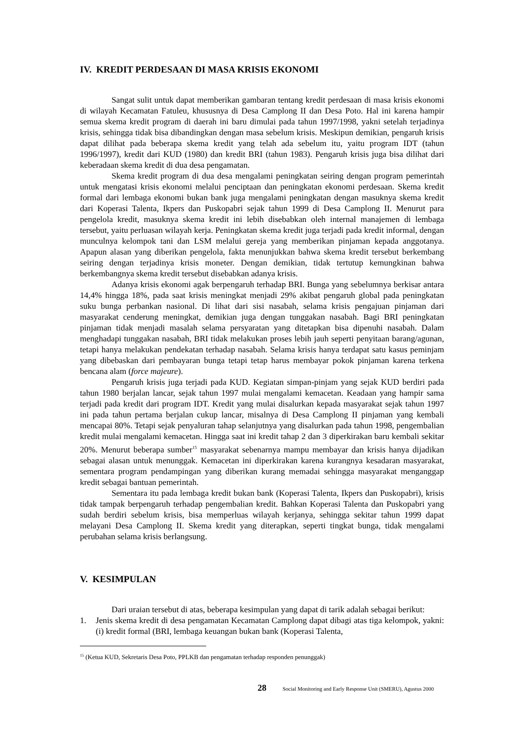IV. KREDIT PERDESAAN DI MASA KRISIS EKONOMI
Sangat sulit untuk dapat memberikan gambaran tentang kredit perdesaan di masa krisis ekonomi di wilayah Kecamatan Fatuleu, khususnya di Desa Camplong II dan Desa Poto. Hal ini karena hampir semua skema kredit program di daerah ini baru dimulai pada tahun 1997/1998, yakni setelah terjadinya krisis, sehingga tidak bisa dibandingkan dengan masa sebelum krisis. Meskipun demikian, pengaruh krisis dapat dilihat pada beberapa skema kredit yang telah ada sebelum itu, yaitu program IDT (tahun 1996/1997), kredit dari KUD (1980) dan kredit BRI (tahun 1983). Pengaruh krisis juga bisa dilihat dari keberadaan skema kredit di dua desa pengamatan.
Skema kredit program di dua desa mengalami peningkatan seiring dengan program pemerintah untuk mengatasi krisis ekonomi melalui penciptaan dan peningkatan ekonomi perdesaan. Skema kredit formal dari lembaga ekonomi bukan bank juga mengalami peningkatan dengan masuknya skema kredit dari Koperasi Talenta, Ikpers dan Puskopabri sejak tahun 1999 di Desa Camplong II. Menurut para pengelola kredit, masuknya skema kredit ini lebih disebabkan oleh internal manajemen di lembaga tersebut, yaitu perluasan wilayah kerja. Peningkatan skema kredit juga terjadi pada kredit informal, dengan munculnya kelompok tani dan LSM melalui gereja yang memberikan pinjaman kepada anggotanya. Apapun alasan yang diberikan pengelola, fakta menunjukkan bahwa skema kredit tersebut berkembang seiring dengan terjadinya krisis moneter. Dengan demikian, tidak tertutup kemungkinan bahwa berkembangnya skema kredit tersebut disebabkan adanya krisis.
Adanya krisis ekonomi agak berpengaruh terhadap BRI. Bunga yang sebelumnya berkisar antara 14,4% hingga 18%, pada saat krisis meningkat menjadi 29% akibat pengaruh global pada peningkatan suku bunga perbankan nasional. Di lihat dari sisi nasabah, selama krisis pengajuan pinjaman dari masyarakat cenderung meningkat, demikian juga dengan tunggakan nasabah. Bagi BRI peningkatan pinjaman tidak menjadi masalah selama persyaratan yang ditetapkan bisa dipenuhi nasabah. Dalam menghadapi tunggakan nasabah, BRI tidak melakukan proses lebih jauh seperti penyitaan barang/agunan, tetapi hanya melakukan pendekatan terhadap nasabah. Selama krisis hanya terdapat satu kasus peminjam yang dibebaskan dari pembayaran bunga tetapi tetap harus membayar pokok pinjaman karena terkena bencana alam (force majeure).
Pengaruh krisis juga terjadi pada KUD. Kegiatan simpan-pinjam yang sejak KUD berdiri pada tahun 1980 berjalan lancar, sejak tahun 1997 mulai mengalami kemacetan. Keadaan yang hampir sama terjadi pada kredit dari program IDT. Kredit yang mulai disalurkan kepada masyarakat sejak tahun 1997 ini pada tahun pertama berjalan cukup lancar, misalnya di Desa Camplong II pinjaman yang kembali mencapai 80%. Tetapi sejak penyaluran tahap selanjutnya yang disalurkan pada tahun 1998, pengembalian kredit mulai mengalami kemacetan. Hingga saat ini kredit tahap 2 dan 3 diperkirakan baru kembali sekitar 20%. Menurut beberapa sumber<sup>15</sup> masyarakat sebenarnya mampu membayar dan krisis hanya dijadikan sebagai alasan untuk menunggak. Kemacetan ini diperkirakan karena kurangnya kesadaran masyarakat, sementara program pendampingan yang diberikan kurang memadai sehingga masyarakat menganggap kredit sebagai bantuan pemerintah.
Sementara itu pada lembaga kredit bukan bank (Koperasi Talenta, Ikpers dan Puskopabri), krisis tidak tampak berpengaruh terhadap pengembalian kredit. Bahkan Koperasi Talenta dan Puskopabri yang sudah berdiri sebelum krisis, bisa memperluas wilayah kerjanya, sehingga sekitar tahun 1999 dapat melayani Desa Camplong II. Skema kredit yang diterapkan, seperti tingkat bunga, tidak mengalami perubahan selama krisis berlangsung.
V. KESIMPULAN
Dari uraian tersebut di atas, beberapa kesimpulan yang dapat di tarik adalah sebagai berikut:
1. Jenis skema kredit di desa pengamatan Kecamatan Camplong dapat dibagi atas tiga kelompok, yakni: (i) kredit formal (BRI, lembaga keuangan bukan bank (Koperasi Talenta,
<sup>15</sup> (Ketua KUD, Sekretaris Desa Poto, PPLKB dan pengamatan terhadap responden penunggak)
28 Social Monitoring and Early Response Unit (SMERU), Agustus 2000